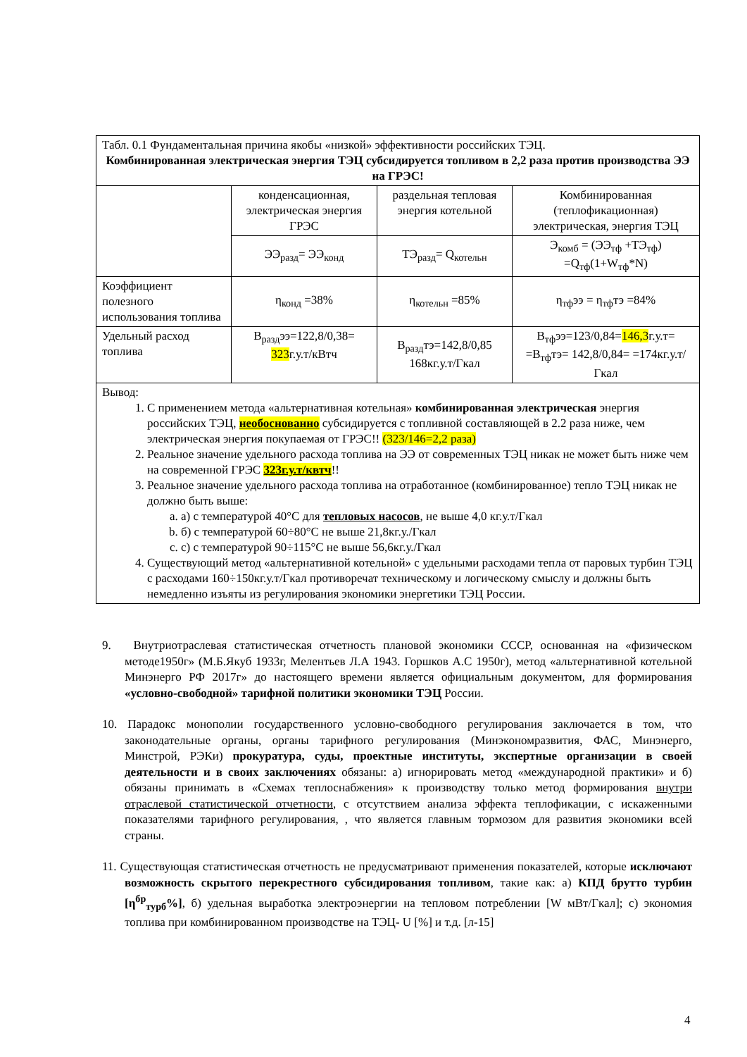| Табл. 0.1 Фундаментальная причина якобы «низкой» эффективности российских ТЭЦ. Комбинированная электрическая энергия ТЭЦ субсидируется топливом в 2,2 раза против производства ЭЭ на ГРЭС! | | | |
| | конденсационная, электрическая энергия ГРЭС | раздельная тепловая энергия котельной | Комбинированная (теплофикационная) электрическая, энергия ТЭЦ |
| | ЭЭ<sub>разд</sub>= ЭЭ<sub>конд</sub> | ТЭ<sub>разд</sub>= Q<sub>котельн</sub> | Э<sub>комб</sub> = (ЭЭ<sub>тф</sub> +ТЭ<sub>тф</sub>) =Q<sub>тф</sub>(1+W<sub>тф</sub>*N) |
| Коэффициент полезного использования топлива | η<sub>конд</sub> =38% | η<sub>котельн</sub> =85% | η<sub>тф</sub>ээ = η<sub>тф</sub>тэ =84% |
| Удельный расход топлива | В<sub>разд</sub>ээ=122,8/0,38= 323 г.у.т/кВтч | В<sub>разд</sub>тэ=142,8/0,85 168кг.у.т/Гкал | В<sub>тф</sub>ээ=123/0,84= 146,3 г.у.т= =В<sub>тф</sub>тэ= 142,8/0,84= =174кг.у.т/Гкал |
| Вывод: 1. С применением метода «альтернативная котельная» комбинированная электрическая энергия российских ТЭЦ, необоснованно субсидируется с топливной составляющей в 2.2 раза ниже, чем электрическая энергия покупаемая от ГРЭС!! (323/146=2,2 раза) 2. Реальное значение удельного расхода топлива на ЭЭ от современных ТЭЦ никак не может быть ниже чем на современной ГРЭС 323г.у.т/квтч !! 3. Реальное значение удельного расхода топлива на отработанное (комбинированное) тепло ТЭЦ никак не должно быть выше: a. а) с температурой 40°С для тепловых насосов , не выше 4,0 кг.у.т/Гкал b. б) с температурой 60÷80°С не выше 21,8кг.у./Гкал c. с) с температурой 90÷115°С не выше 56,6кг.у./Гкал 4. Существующий метод «альтернативной котельной» с удельными расходами тепла от паровых турбин ТЭЦ с расходами 160÷150кг.у.т/Гкал противоречат техническому и логическому смыслу и должны быть немедленно изъяты из регулирования экономики энергетики ТЭЦ России. | | | |
9. Внутриотраслевая статистическая отчетность плановой экономики СССР, основанная на «физическом методе1950г» (М.Б.Якуб 1933г, Мелентьев Л.А 1943. Горшков А.С 1950г), метод «альтернативной котельной Минэнерго РФ 2017г» до настоящего времени является официальным документом, для формирования «условно-свободной» тарифной политики экономики ТЭЦ России.
10. Парадокс монополии государственного условно-свободного регулирования заключается в том, что законодательные органы, органы тарифного регулирования (Минэкономразвития, ФАС, Минэнерго, Минстрой, РЭКи) прокуратура, суды, проектные институты, экспертные организации в своей деятельности и в своих заключениях обязаны: а) игнорировать метод «международной практики» и б) обязаны принимать в «Схемах теплоснабжения» к производству только метод формирования внутри отраслевой статистической отчетности, с отсутствием анализа эффекта теплофикации, с искаженными показателями тарифного регулирования, , что является главным тормозом для развития экономики всей страны.
11. Существующая статистическая отчетность не предусматривают применения показателей, которые исключают возможность скрытого перекрестного субсидирования топливом, такие как: а) КПД брутто турбин [η<sup>бр</sup><sub>турб</sub>%], б) удельная выработка электроэнергии на тепловом потреблении [W мВт/Гкал]; с) экономия топлива при комбинированном производстве на ТЭЦ- U [%] и т.д. [л-15]
4